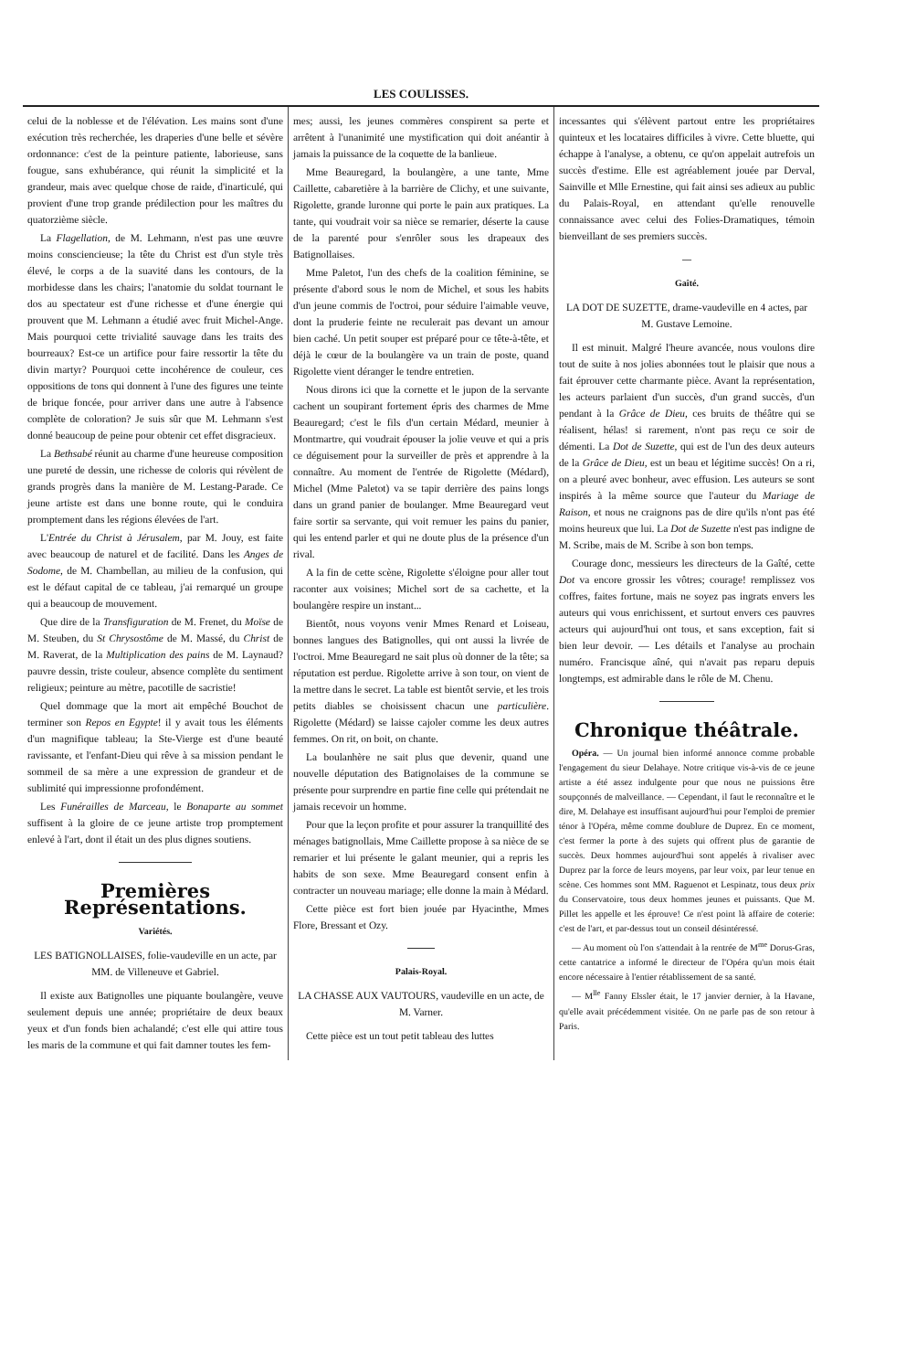LES COULISSES.
celui de la noblesse et de l'élévation. Les mains sont d'une exécution très recherchée, les draperies d'une belle et sévère ordonnance: c'est de la peinture patiente, laborieuse, sans fougue, sans exhubérance, qui réunit la simplicité et la grandeur, mais avec quelque chose de raide, d'inarticulé, qui provient d'une trop grande prédilection pour les maîtres du quatorzième siècle.
La Flagellation, de M. Lehmann, n'est pas une œuvre moins consciencieuse; la tête du Christ est d'un style très élevé, le corps a de la suavité dans les contours, de la morbidesse dans les chairs; l'anatomie du soldat tournant le dos au spectateur est d'une richesse et d'une énergie qui prouvent que M. Lehmann a étudié avec fruit Michel-Ange. Mais pourquoi cette trivialité sauvage dans les traits des bourreaux? Est-ce un artifice pour faire ressortir la tête du divin martyr? Pourquoi cette incohérence de couleur, ces oppositions de tons qui donnent à l'une des figures une teinte de brique foncée, pour arriver dans une autre à l'absence complète de coloration? Je suis sûr que M. Lehmann s'est donné beaucoup de peine pour obtenir cet effet disgracieux.
La Bethsabé réunit au charme d'une heureuse composition une pureté de dessin, une richesse de coloris qui révèlent de grands progrès dans la manière de M. Lestang-Parade. Ce jeune artiste est dans une bonne route, qui le conduira promptement dans les régions élevées de l'art.
L'Entrée du Christ à Jérusalem, par M. Jouy, est faite avec beaucoup de naturel et de facilité. Dans les Anges de Sodome, de M. Chambellan, au milieu de la confusion, qui est le défaut capital de ce tableau, j'ai remarqué un groupe qui a beaucoup de mouvement.
Que dire de la Transfiguration de M. Frenet, du Moïse de M. Steuben, du St Chrysostôme de M. Massé, du Christ de M. Raverat, de la Multiplication des pains de M. Laynaud? pauvre dessin, triste couleur, absence complète du sentiment religieux; peinture au mètre, pacotille de sacristie!
Quel dommage que la mort ait empêché Bouchot de terminer son Repos en Egypte! il y avait tous les éléments d'un magnifique tableau; la Ste-Vierge est d'une beauté ravissante, et l'enfant-Dieu qui rêve à sa mission pendant le sommeil de sa mère a une expression de grandeur et de sublimité qui impressionne profondément.
Les Funérailles de Marceau, le Bonaparte au sommet suffisent à la gloire de ce jeune artiste trop promptement enlevé à l'art, dont il était un des plus dignes soutiens.
Premières Représentations.
Variétés.
LES BATIGNOLLAISES, folie-vaudeville en un acte, par MM. de Villeneuve et Gabriel.
Il existe aux Batignolles une piquante boulangère, veuve seulement depuis une année; propriétaire de deux beaux yeux et d'un fonds bien achalandé; c'est elle qui attire tous les maris de la commune et qui fait damner toutes les fem-
mes; aussi, les jeunes commères conspirent sa perte et arrêtent à l'unanimité une mystification qui doit anéantir à jamais la puissance de la coquette de la banlieue.
Mme Beauregard, la boulangère, a une tante, Mme Caillette, cabaretière à la barrière de Clichy, et une suivante, Rigolette, grande luronne qui porte le pain aux pratiques. La tante, qui voudrait voir sa nièce se remarier, déserte la cause de la parenté pour s'enrôler sous les drapeaux des Batignollaises.
Mme Paletot, l'un des chefs de la coalition féminine, se présente d'abord sous le nom de Michel, et sous les habits d'un jeune commis de l'octroi, pour séduire l'aimable veuve, dont la pruderie feinte ne reculerait pas devant un amour bien caché. Un petit souper est préparé pour ce tête-à-tête, et déjà le cœur de la boulangère va un train de poste, quand Rigolette vient déranger le tendre entretien.
Nous dirons ici que la cornette et le jupon de la servante cachent un soupirant fortement épris des charmes de Mme Beauregard; c'est le fils d'un certain Médard, meunier à Montmartre, qui voudrait épouser la jolie veuve et qui a pris ce déguisement pour la surveiller de près et apprendre à la connaître. Au moment de l'entrée de Rigolette (Médard), Michel (Mme Paletot) va se tapir derrière des pains longs dans un grand panier de boulanger. Mme Beauregard veut faire sortir sa servante, qui voit remuer les pains du panier, qui les entend parler et qui ne doute plus de la présence d'un rival.
A la fin de cette scène, Rigolette s'éloigne pour aller tout raconter aux voisines; Michel sort de sa cachette, et la boulangère respire un instant...
Bientôt, nous voyons venir Mmes Renard et Loiseau, bonnes langues des Batignolles, qui ont aussi la livrée de l'octroi. Mme Beauregard ne sait plus où donner de la tête; sa réputation est perdue. Rigolette arrive à son tour, on vient de la mettre dans le secret. La table est bientôt servie, et les trois petits diables se choisissent chacun une particulière. Rigolette (Médard) se laisse cajoler comme les deux autres femmes. On rit, on boit, on chante.
La boulanhère ne sait plus que devenir, quand une nouvelle députation des Batignolaises de la commune se présente pour surprendre en partie fine celle qui prétendait ne jamais recevoir un homme.
Pour que la leçon profite et pour assurer la tranquillité des ménages batignollais, Mme Caillette propose à sa nièce de se remarier et lui présente le galant meunier, qui a repris les habits de son sexe. Mme Beauregard consent enfin à contracter un nouveau mariage; elle donne la main à Médard.
Cette pièce est fort bien jouée par Hyacinthe, Mmes Flore, Bressant et Ozy.
Palais-Royal.
LA CHASSE AUX VAUTOURS, vaudeville en un acte, de M. Varner.
Cette pièce est un tout petit tableau des luttes
incessantes qui s'élèvent partout entre les propriétaires quinteux et les locataires difficiles à vivre. Cette bluette, qui échappe à l'analyse, a obtenu, ce qu'on appelait autrefois un succès d'estime. Elle est agréablement jouée par Derval, Sainville et Mlle Ernestine, qui fait ainsi ses adieux au public du Palais-Royal, en attendant qu'elle renouvelle connaissance avec celui des Folies-Dramatiques, témoin bienveillant de ses premiers succès.
—
Gaîté.
LA DOT DE SUZETTE, drame-vaudeville en 4 actes, par M. Gustave Lemoine.
Il est minuit. Malgré l'heure avancée, nous voulons dire tout de suite à nos jolies abonnées tout le plaisir que nous a fait éprouver cette charmante pièce. Avant la représentation, les acteurs parlaient d'un succès, d'un grand succès, d'un pendant à la Grâce de Dieu, ces bruits de théâtre qui se réalisent, hélas! si rarement, n'ont pas reçu ce soir de démenti. La Dot de Suzette, qui est de l'un des deux auteurs de la Grâce de Dieu, est un beau et légitime succès! On a ri, on a pleuré avec bonheur, avec effusion. Les auteurs se sont inspirés à la même source que l'auteur du Mariage de Raison, et nous ne craignons pas de dire qu'ils n'ont pas été moins heureux que lui. La Dot de Suzette n'est pas indigne de M. Scribe, mais de M. Scribe à son bon temps.
Courage donc, messieurs les directeurs de la Gaîté, cette Dot va encore grossir les vôtres; courage! remplissez vos coffres, faites fortune, mais ne soyez pas ingrats envers les auteurs qui vous enrichissent, et surtout envers ces pauvres acteurs qui aujourd'hui ont tous, et sans exception, fait si bien leur devoir. — Les détails et l'analyse au prochain numéro. Francisque aîné, qui n'avait pas reparu depuis longtemps, est admirable dans le rôle de M. Chenu.
Chronique théâtrale.
Opéra. — Un journal bien informé annonce comme probable l'engagement du sieur Delahaye. Notre critique vis-à-vis de ce jeune artiste a été assez indulgente pour que nous ne puissions être soupçonnés de malveillance. — Cependant, il faut le reconnaître et le dire, M. Delahaye est insuffisant aujourd'hui pour l'emploi de premier ténor à l'Opéra, même comme doublure de Duprez. En ce moment, c'est fermer la porte à des sujets qui offrent plus de garantie de succès. Deux hommes aujourd'hui sont appelés à rivaliser avec Duprez par la force de leurs moyens, par leur voix, par leur tenue en scène. Ces hommes sont MM. Raguenot et Lespinatz, tous deux prix du Conservatoire, tous deux hommes jeunes et puissants. Que M. Pillet les appelle et les éprouve! Ce n'est point là affaire de coterie: c'est de l'art, et par-dessus tout un conseil désintéressé.
— Au moment où l'on s'attendait à la rentrée de M<sup>me</sup> Dorus-Gras, cette cantatrice a informé le directeur de l'Opéra qu'un mois était encore nécessaire à l'entier rétablissement de sa santé.
— M<sup>lle</sup> Fanny Elssler était, le 17 janvier dernier, à la Havane, qu'elle avait précédemment visitée. On ne parle pas de son retour à Paris.